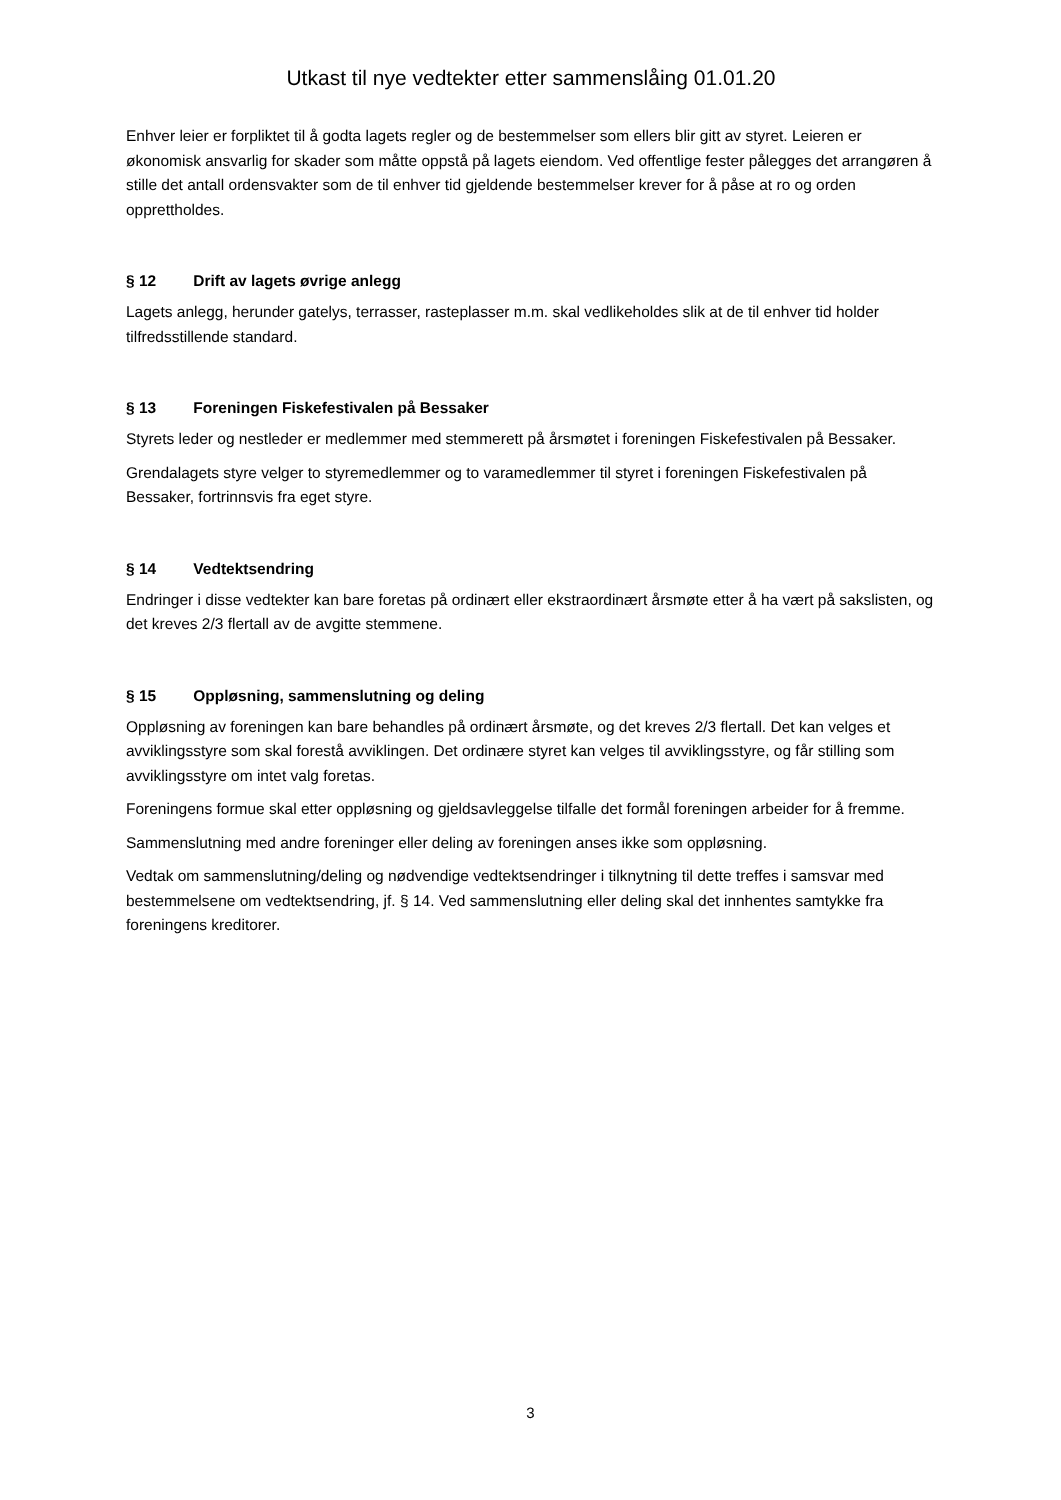Utkast til nye vedtekter etter sammenslåing 01.01.20
Enhver leier er forpliktet til å godta lagets regler og de bestemmelser som ellers blir gitt av styret. Leieren er økonomisk ansvarlig for skader som måtte oppstå på lagets eiendom. Ved offentlige fester pålegges det arrangøren å stille det antall ordensvakter som de til enhver tid gjeldende bestemmelser krever for å påse at ro og orden opprettholdes.
§ 12 Drift av lagets øvrige anlegg
Lagets anlegg, herunder gatelys, terrasser, rasteplasser m.m. skal vedlikeholdes slik at de til enhver tid holder tilfredsstillende standard.
§ 13 Foreningen Fiskefestivalen på Bessaker
Styrets leder og nestleder er medlemmer med stemmerett på årsmøtet i foreningen Fiskefestivalen på Bessaker.
Grendalagets styre velger to styremedlemmer og to varamedlemmer til styret i foreningen Fiskefestivalen på Bessaker, fortrinnsvis fra eget styre.
§ 14 Vedtektsendring
Endringer i disse vedtekter kan bare foretas på ordinært eller ekstraordinært årsmøte etter å ha vært på sakslisten, og det kreves 2/3 flertall av de avgitte stemmene.
§ 15 Oppløsning, sammenslutning og deling
Oppløsning av foreningen kan bare behandles på ordinært årsmøte, og det kreves 2/3 flertall. Det kan velges et avviklingsstyre som skal forestå avviklingen. Det ordinære styret kan velges til avviklingsstyre, og får stilling som avviklingsstyre om intet valg foretas.
Foreningens formue skal etter oppløsning og gjeldsavleggelse tilfalle det formål foreningen arbeider for å fremme.
Sammenslutning med andre foreninger eller deling av foreningen anses ikke som oppløsning.
Vedtak om sammenslutning/deling og nødvendige vedtektsendringer i tilknytning til dette treffes i samsvar med bestemmelsene om vedtektsendring, jf. § 14. Ved sammenslutning eller deling skal det innhentes samtykke fra foreningens kreditorer.
3